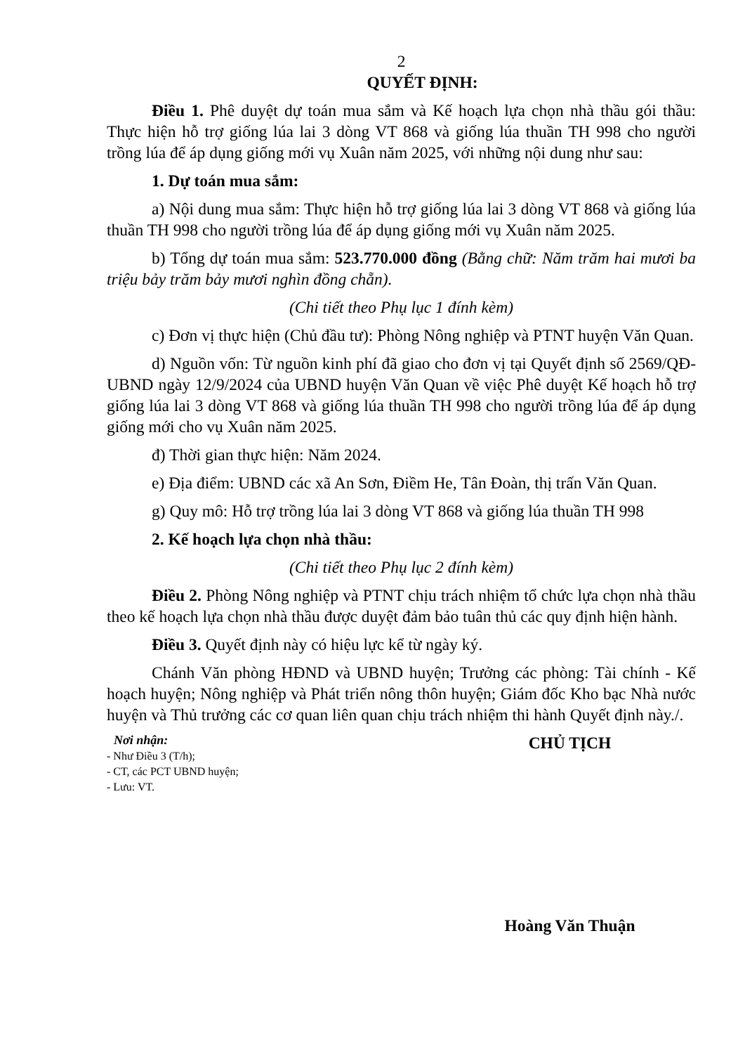2
QUYẾT ĐỊNH:
Điều 1. Phê duyệt dự toán mua sắm và Kế hoạch lựa chọn nhà thầu gói thầu: Thực hiện hỗ trợ giống lúa lai 3 dòng VT 868 và giống lúa thuần TH 998 cho người trồng lúa để áp dụng giống mới vụ Xuân năm 2025, với những nội dung như sau:
1. Dự toán mua sắm:
a) Nội dung mua sắm: Thực hiện hỗ trợ giống lúa lai 3 dòng VT 868 và giống lúa thuần TH 998 cho người trồng lúa để áp dụng giống mới vụ Xuân năm 2025.
b) Tổng dự toán mua sắm: 523.770.000 đồng (Bằng chữ: Năm trăm hai mươi ba triệu bảy trăm bảy mươi nghìn đồng chẵn).
(Chi tiết theo Phụ lục 1 đính kèm)
c) Đơn vị thực hiện (Chủ đầu tư): Phòng Nông nghiệp và PTNT huyện Văn Quan.
d) Nguồn vốn: Từ nguồn kinh phí đã giao cho đơn vị tại Quyết định số 2569/QĐ-UBND ngày 12/9/2024 của UBND huyện Văn Quan về việc Phê duyệt Kế hoạch hỗ trợ giống lúa lai 3 dòng VT 868 và giống lúa thuần TH 998 cho người trồng lúa để áp dụng giống mới cho vụ Xuân năm 2025.
đ) Thời gian thực hiện: Năm 2024.
e) Địa điểm: UBND các xã An Sơn, Điềm He, Tân Đoàn, thị trấn Văn Quan.
g) Quy mô: Hỗ trợ trồng lúa lai 3 dòng VT 868 và giống lúa thuần TH 998
2. Kế hoạch lựa chọn nhà thầu:
(Chi tiết theo Phụ lục 2 đính kèm)
Điều 2. Phòng Nông nghiệp và PTNT chịu trách nhiệm tổ chức lựa chọn nhà thầu theo kế hoạch lựa chọn nhà thầu được duyệt đảm bảo tuân thủ các quy định hiện hành.
Điều 3. Quyết định này có hiệu lực kể từ ngày ký.
Chánh Văn phòng HĐND và UBND huyện; Trưởng các phòng: Tài chính - Kế hoạch huyện; Nông nghiệp và Phát triển nông thôn huyện; Giám đốc Kho bạc Nhà nước huyện và Thủ trưởng các cơ quan liên quan chịu trách nhiệm thi hành Quyết định này./.
Nơi nhận:
- Như Điều 3 (T/h);
- CT, các PCT UBND huyện;
- Lưu: VT.
CHỦ TỊCH
Hoàng Văn Thuận